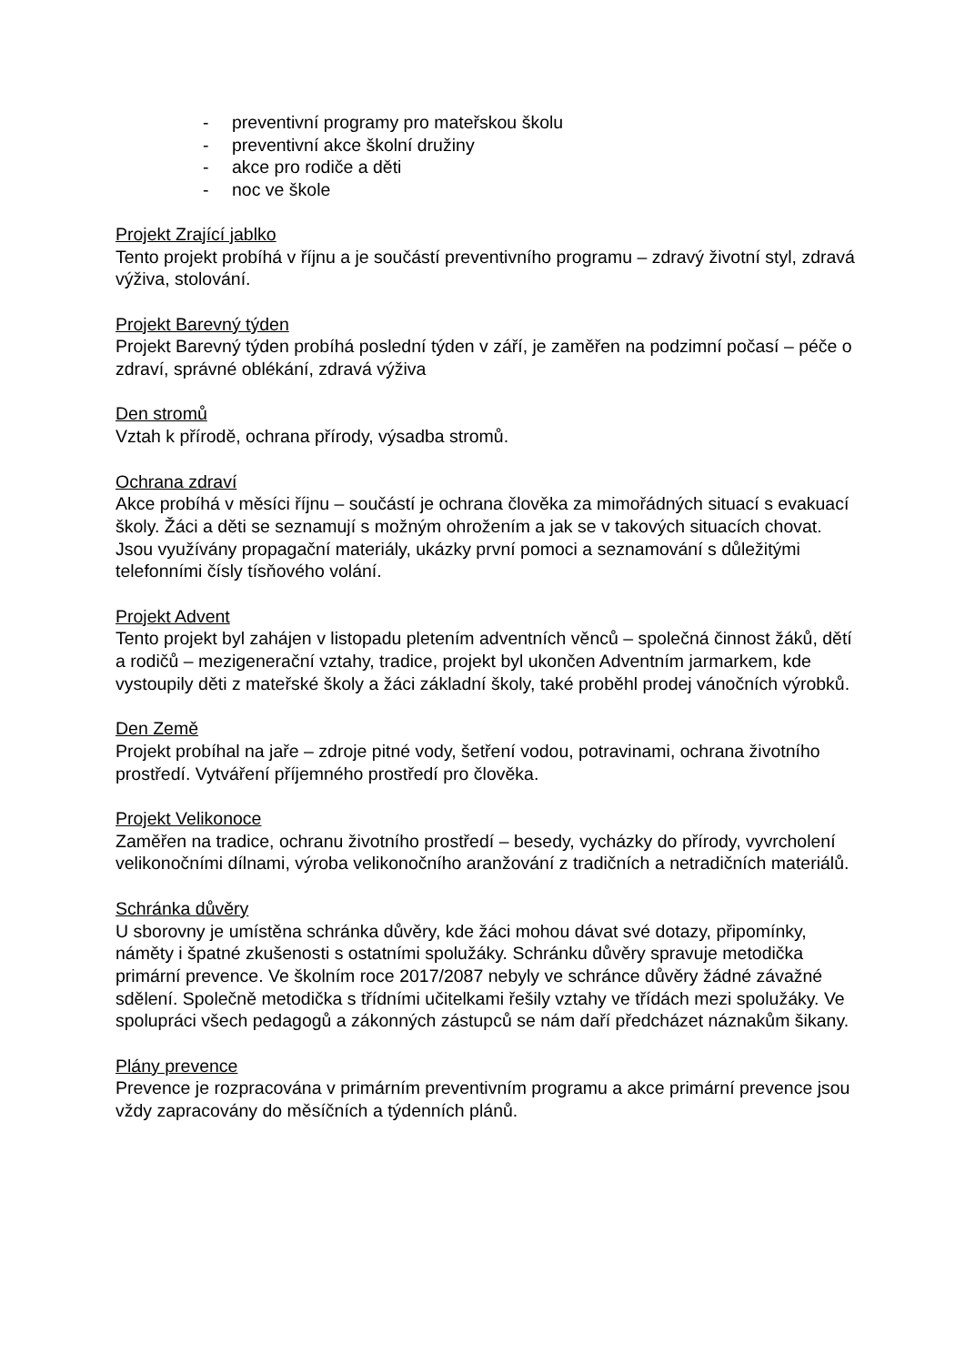- preventivní programy pro mateřskou školu
- preventivní akce školní družiny
- akce pro rodiče a děti
- noc ve škole
Projekt Zrající jablko
Tento projekt probíhá v říjnu a je součástí preventivního programu – zdravý životní styl, zdravá výživa, stolování.
Projekt Barevný týden
Projekt Barevný týden probíhá poslední týden v září, je zaměřen na podzimní počasí – péče o zdraví, správné oblékání, zdravá výživa
Den stromů
Vztah k přírodě, ochrana přírody, výsadba stromů.
Ochrana zdraví
Akce probíhá v měsíci říjnu – součástí je ochrana člověka za mimořádných situací s evakuací školy. Žáci a děti se seznamují s možným ohrožením a jak se v takových situacích chovat. Jsou využívány propagační materiály, ukázky první pomoci a seznamování s důležitými telefonními čísly tísňového volání.
Projekt Advent
Tento projekt byl zahájen v listopadu pletením adventních věnců – společná činnost žáků, dětí a rodičů – mezigenerační vztahy, tradice, projekt byl ukončen Adventním jarmarkem, kde vystoupily děti z mateřské školy a žáci základní školy, také proběhl prodej vánočních výrobků.
Den Země
Projekt probíhal na jaře – zdroje pitné vody, šetření vodou, potravinami, ochrana životního prostředí. Vytváření příjemného prostředí pro člověka.
Projekt Velikonoce
Zaměřen na tradice, ochranu životního prostředí – besedy, vycházky do přírody, vyvrcholení velikonočními dílnami, výroba velikonočního aranžování z tradičních a netradičních materiálů.
Schránka důvěry
U sborovny je umístěna schránka důvěry, kde žáci mohou dávat své dotazy, připomínky, náměty i špatné zkušenosti s ostatními spolužáky. Schránku důvěry spravuje metodička primární prevence. Ve školním roce 2017/2087 nebyly ve schránce důvěry žádné závažné sdělení. Společně metodička s třídními učitelkami řešily vztahy ve třídách mezi spolužáky. Ve spolupráci všech pedagogů a zákonných zástupců se nám daří předcházet náznakům šikany.
Plány prevence
Prevence je rozpracována v primárním preventivním programu a akce primární prevence jsou vždy zapracovány do měsíčních a týdenních plánů.